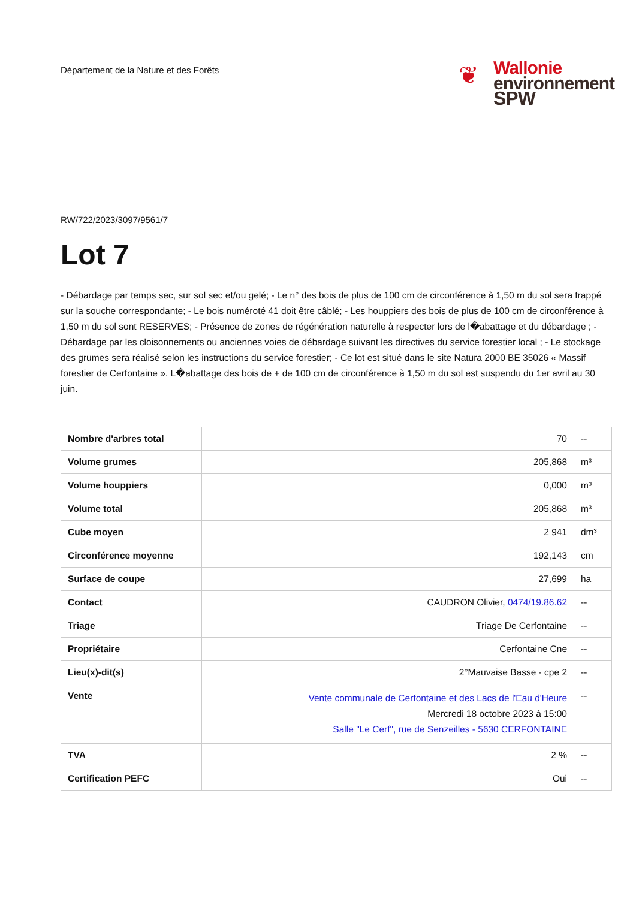Département de la Nature et des Forêts
❦
Wallonie
environnement
SPW
RW/722/2023/3097/9561/7
Lot 7
- Débardage par temps sec, sur sol sec et/ou gelé; - Le n° des bois de plus de 100 cm de circonférence à 1,50 m du sol sera frappé sur la souche correspondante; - Le bois numéroté 41 doit être câblé; - Les houppiers des bois de plus de 100 cm de circonférence à 1,50 m du sol sont RESERVES; - Présence de zones de régénération naturelle à respecter lors de l�abattage et du débardage ; - Débardage par les cloisonnements ou anciennes voies de débardage suivant les directives du service forestier local ; - Le stockage des grumes sera réalisé selon les instructions du service forestier; - Ce lot est situé dans le site Natura 2000 BE 35026 « Massif forestier de Cerfontaine ». L�abattage des bois de + de 100 cm de circonférence à 1,50 m du sol est suspendu du 1er avril au 30 juin.
| Nombre d'arbres total | 70 | -- |
| Volume grumes | 205,868 | m³ |
| Volume houppiers | 0,000 | m³ |
| Volume total | 205,868 | m³ |
| Cube moyen | 2 941 | dm³ |
| Circonférence moyenne | 192,143 | cm |
| Surface de coupe | 27,699 | ha |
| Contact | CAUDRON Olivier, 0474/19.86.62 | -- |
| Triage | Triage De Cerfontaine | -- |
| Propriétaire | Cerfontaine Cne | -- |
| Lieu(x)-dit(s) | 2°Mauvaise Basse - cpe 2 | -- |
| Vente | Vente communale de Cerfontaine et des Lacs de l'Eau d'Heure Mercredi 18 octobre 2023 à 15:00 Salle "Le Cerf", rue de Senzeilles - 5630 CERFONTAINE | -- |
| TVA | 2 % | -- |
| Certification PEFC | Oui | -- |